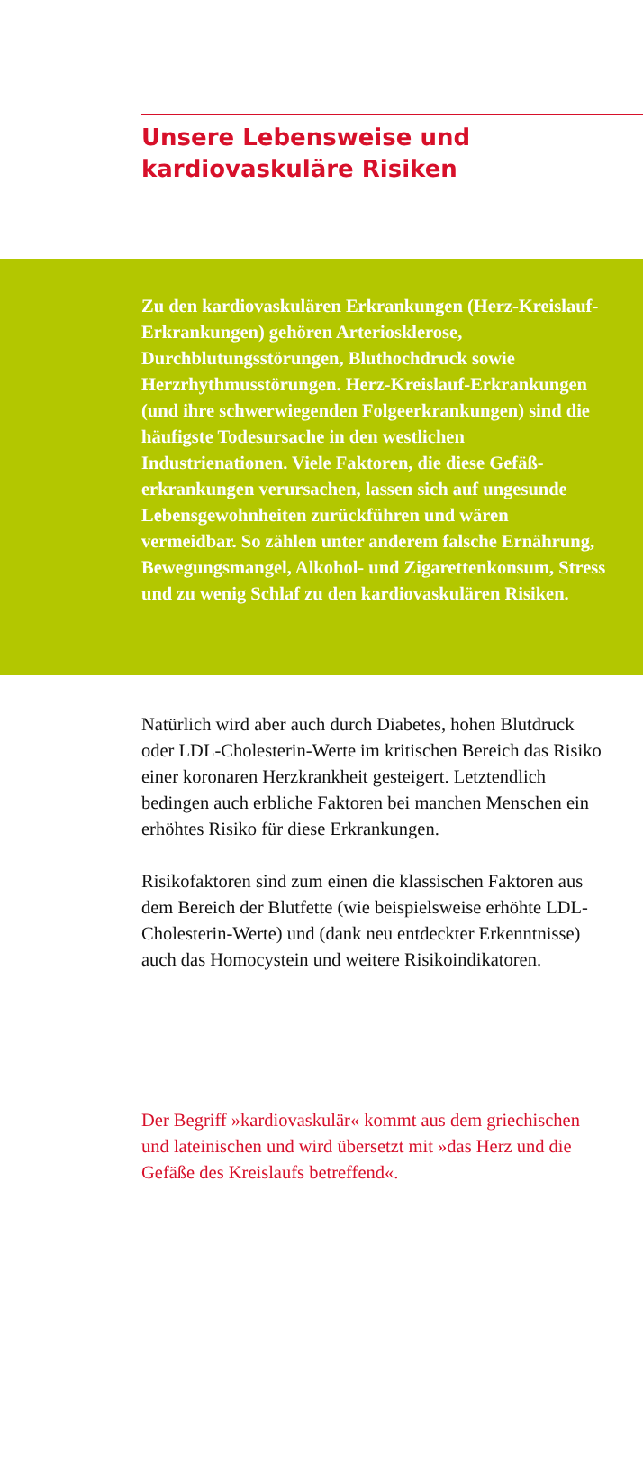Unsere Lebensweise und
kardiovaskuläre Risiken
Zu den kardiovaskulären Erkrankungen (Herz-Kreislauf-Erkrankungen) gehören Arteriosklerose, Durchblutungsstörungen, Bluthochdruck sowie Herzrhythmusstörungen. Herz-Kreislauf-Erkrankungen (und ihre schwerwiegenden Folgeerkrankungen) sind die häufigste Todesursache in den westlichen Industrienationen. Viele Faktoren, die diese Gefäß­erkrankungen verursachen, lassen sich auf ungesunde Lebensgewohnheiten zurückführen und wären vermeidbar. So zählen unter anderem falsche Ernährung, Bewegungsmangel, Alkohol- und Zigarettenkonsum, Stress und zu wenig Schlaf zu den kardiovaskulären Risiken.
Natürlich wird aber auch durch Diabetes, hohen Blutdruck oder LDL-Cholesterin-Werte im kritischen Bereich das Risiko einer koronaren Herzkrankheit gesteigert. Letztendlich bedingen auch erbliche Faktoren bei manchen Menschen ein erhöhtes Risiko für diese Erkrankungen.
Risikofaktoren sind zum einen die klassischen Faktoren aus dem Bereich der Blutfette (wie beispielsweise erhöhte LDL-Cholesterin-Werte) und (dank neu entdeckter Erkenntnisse) auch das Homocystein und weitere Risikoindikatoren.
Der Begriff »kardiovaskulär« kommt aus dem griechischen und lateinischen und wird übersetzt mit »das Herz und die Gefäße des Kreislaufs betreffend«.